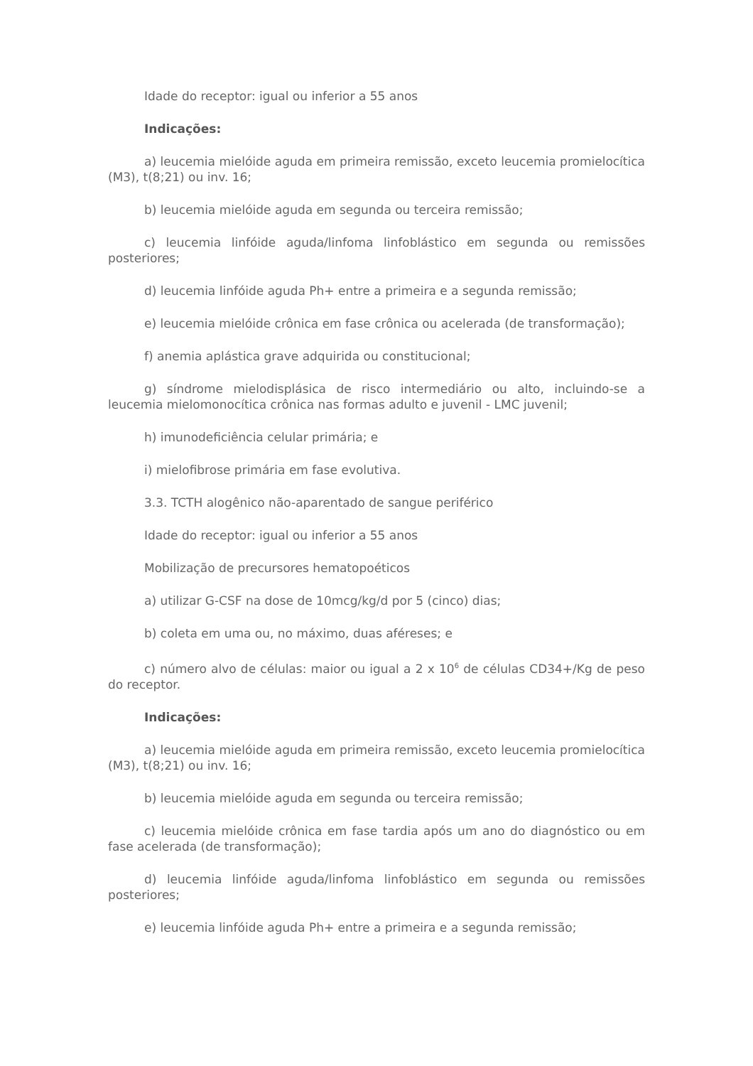Idade do receptor: igual ou inferior a 55 anos
Indicações:
a) leucemia mielóide aguda em primeira remissão, exceto leucemia promielocítica (M3), t(8;21) ou inv. 16;
b) leucemia mielóide aguda em segunda ou terceira remissão;
c) leucemia linfóide aguda/linfoma linfoblástico em segunda ou remissões posteriores;
d) leucemia linfóide aguda Ph+ entre a primeira e a segunda remissão;
e) leucemia mielóide crônica em fase crônica ou acelerada (de transformação);
f) anemia aplástica grave adquirida ou constitucional;
g) síndrome mielodisplásica de risco intermediário ou alto, incluindo-se a leucemia mielomonocítica crônica nas formas adulto e juvenil - LMC juvenil;
h) imunodeficiência celular primária; e
i) mielofibrose primária em fase evolutiva.
3.3. TCTH alogênico não-aparentado de sangue periférico
Idade do receptor: igual ou inferior a 55 anos
Mobilização de precursores hematopoéticos
a) utilizar G-CSF na dose de 10mcg/kg/d por 5 (cinco) dias;
b) coleta em uma ou, no máximo, duas aféreses; e
c) número alvo de células: maior ou igual a 2 x 10<sup>6</sup> de células CD34+/Kg de peso do receptor.
Indicações:
a) leucemia mielóide aguda em primeira remissão, exceto leucemia promielocítica (M3), t(8;21) ou inv. 16;
b) leucemia mielóide aguda em segunda ou terceira remissão;
c) leucemia mielóide crônica em fase tardia após um ano do diagnóstico ou em fase acelerada (de transformação);
d) leucemia linfóide aguda/linfoma linfoblástico em segunda ou remissões posteriores;
e) leucemia linfóide aguda Ph+ entre a primeira e a segunda remissão;